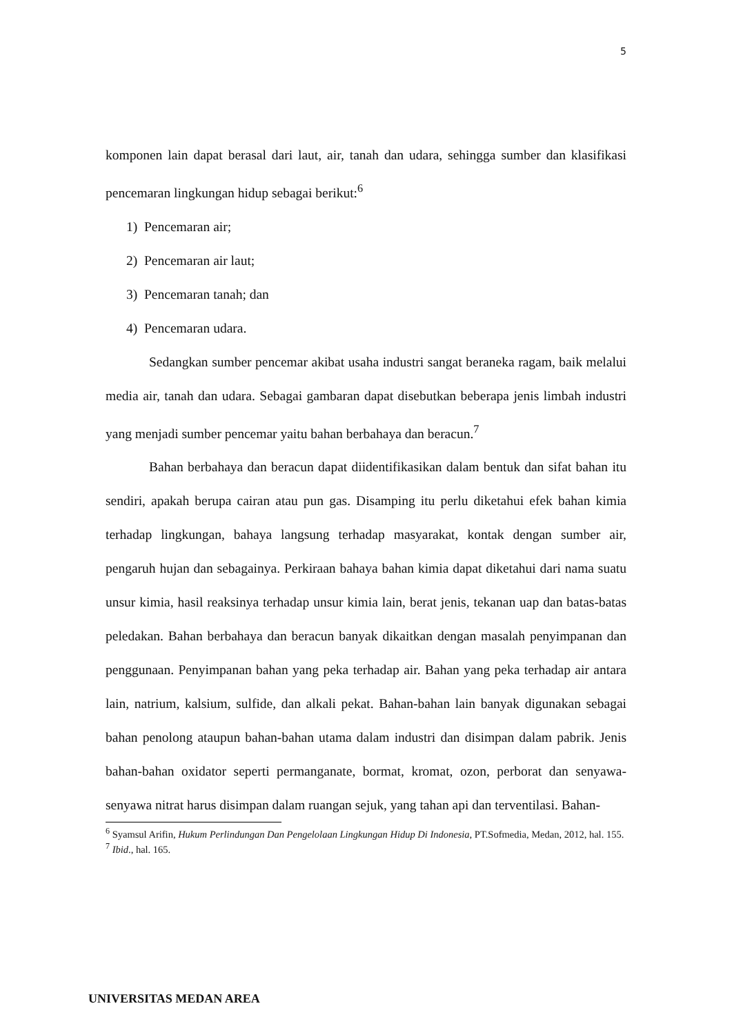5
komponen lain dapat berasal dari laut, air, tanah dan udara, sehingga sumber dan klasifikasi pencemaran lingkungan hidup sebagai berikut:<sup>6</sup>
1) Pencemaran air;
2) Pencemaran air laut;
3) Pencemaran tanah; dan
4) Pencemaran udara.
Sedangkan sumber pencemar akibat usaha industri sangat beraneka ragam, baik melalui media air, tanah dan udara. Sebagai gambaran dapat disebutkan beberapa jenis limbah industri yang menjadi sumber pencemar yaitu bahan berbahaya dan beracun.<sup>7</sup>
Bahan berbahaya dan beracun dapat diidentifikasikan dalam bentuk dan sifat bahan itu sendiri, apakah berupa cairan atau pun gas. Disamping itu perlu diketahui efek bahan kimia terhadap lingkungan, bahaya langsung terhadap masyarakat, kontak dengan sumber air, pengaruh hujan dan sebagainya. Perkiraan bahaya bahan kimia dapat diketahui dari nama suatu unsur kimia, hasil reaksinya terhadap unsur kimia lain, berat jenis, tekanan uap dan batas-batas peledakan. Bahan berbahaya dan beracun banyak dikaitkan dengan masalah penyimpanan dan penggunaan. Penyimpanan bahan yang peka terhadap air. Bahan yang peka terhadap air antara lain, natrium, kalsium, sulfide, dan alkali pekat. Bahan-bahan lain banyak digunakan sebagai bahan penolong ataupun bahan-bahan utama dalam industri dan disimpan dalam pabrik. Jenis bahan-bahan oxidator seperti permanganate, bormat, kromat, ozon, perborat dan senyawa-senyawa nitrat harus disimpan dalam ruangan sejuk, yang tahan api dan terventilasi. Bahan-
<sup>6</sup> Syamsul Arifin, Hukum Perlindungan Dan Pengelolaan Lingkungan Hidup Di Indonesia, PT.Sofmedia, Medan, 2012, hal. 155.
<sup>7</sup> Ibid., hal. 165.
UNIVERSITAS MEDAN AREA